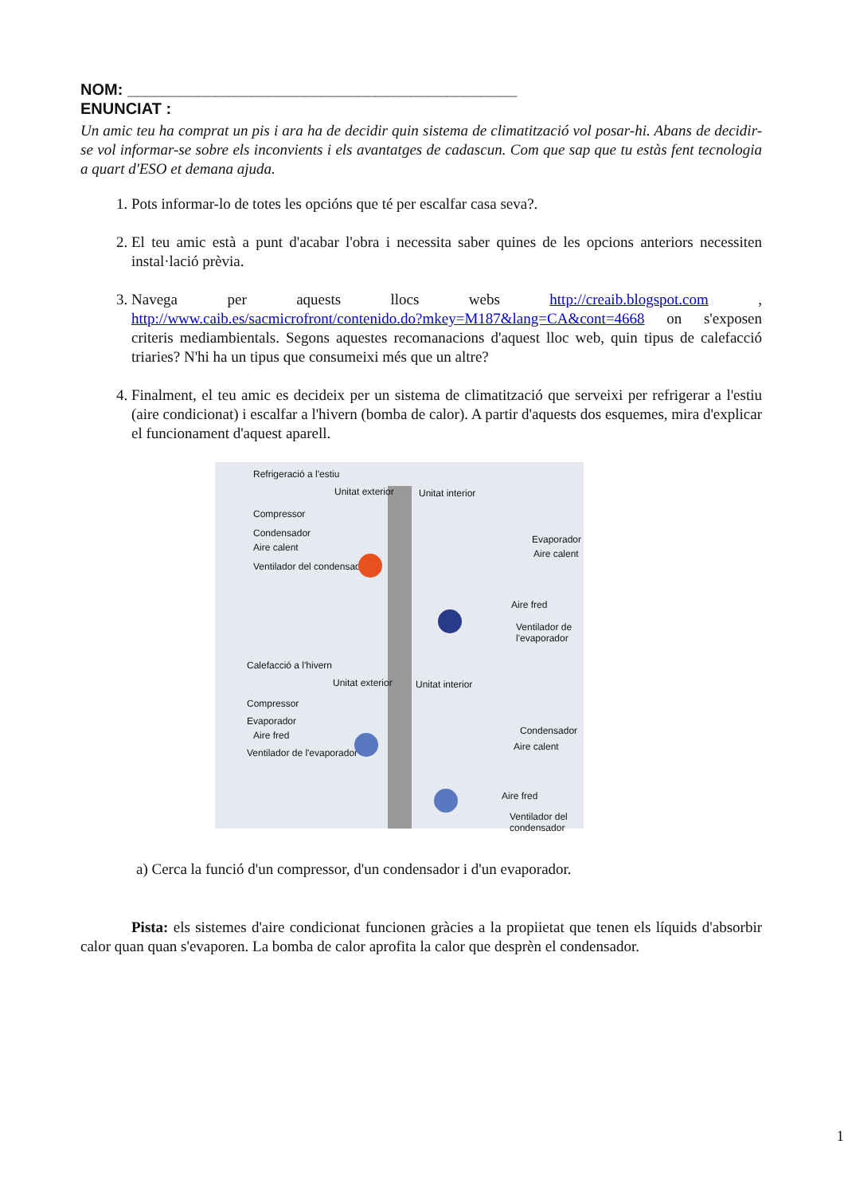NOM: ____________________________________________
ENUNCIAT :
Un amic teu ha comprat un pis i ara ha de decidir quin sistema de climatització vol posar-hi. Abans de decidir-se vol informar-se sobre els inconvients i els avantatges de cadascun. Com que sap que tu estàs fent tecnologia a quart d'ESO et demana ajuda.
1. Pots informar-lo de totes les opcións que té per escalfar casa seva?.
2. El teu amic està a punt d'acabar l'obra i necessita saber quines de les opcions anteriors necessiten instal·lació prèvia.
3. Navega per aquests llocs webs http://creaib.blogspot.com , http://www.caib.es/sacmicrofront/contenido.do?mkey=M187&lang=CA&cont=4668 on s'exposen criteris mediambientals. Segons aquestes recomanacions d'aquest lloc web, quin tipus de calefacció triaries? N'hi ha un tipus que consumeixi més que un altre?
4. Finalment, el teu amic es decideix per un sistema de climatització que serveixi per refrigerar a l'estiu (aire condicionat) i escalfar a l'hivern (bomba de calor). A partir d'aquests dos esquemes, mira d'explicar el funcionament d'aquest aparell.
Refrigeració a l'estiu
Unitat exterior Unitat interior
Compressor
Condensador
Aire calent
Ventilador del condensador
Evaporador
Aire calent
Aire fred
Ventilador de l'evaporador
Calefacció a l'hivern
Unitat exterior Unitat interior
Compressor
Evaporador
Aire fred
Ventilador de l'evaporador
Condensador
Aire calent
Aire fred
Ventilador del condensador
a) Cerca la funció d'un compressor, d'un condensador i d'un evaporador.
Pista: els sistemes d'aire condicionat funcionen gràcies a la propiietat que tenen els líquids d'absorbir calor quan quan s'evaporen. La bomba de calor aprofita la calor que desprèn el condensador.
1